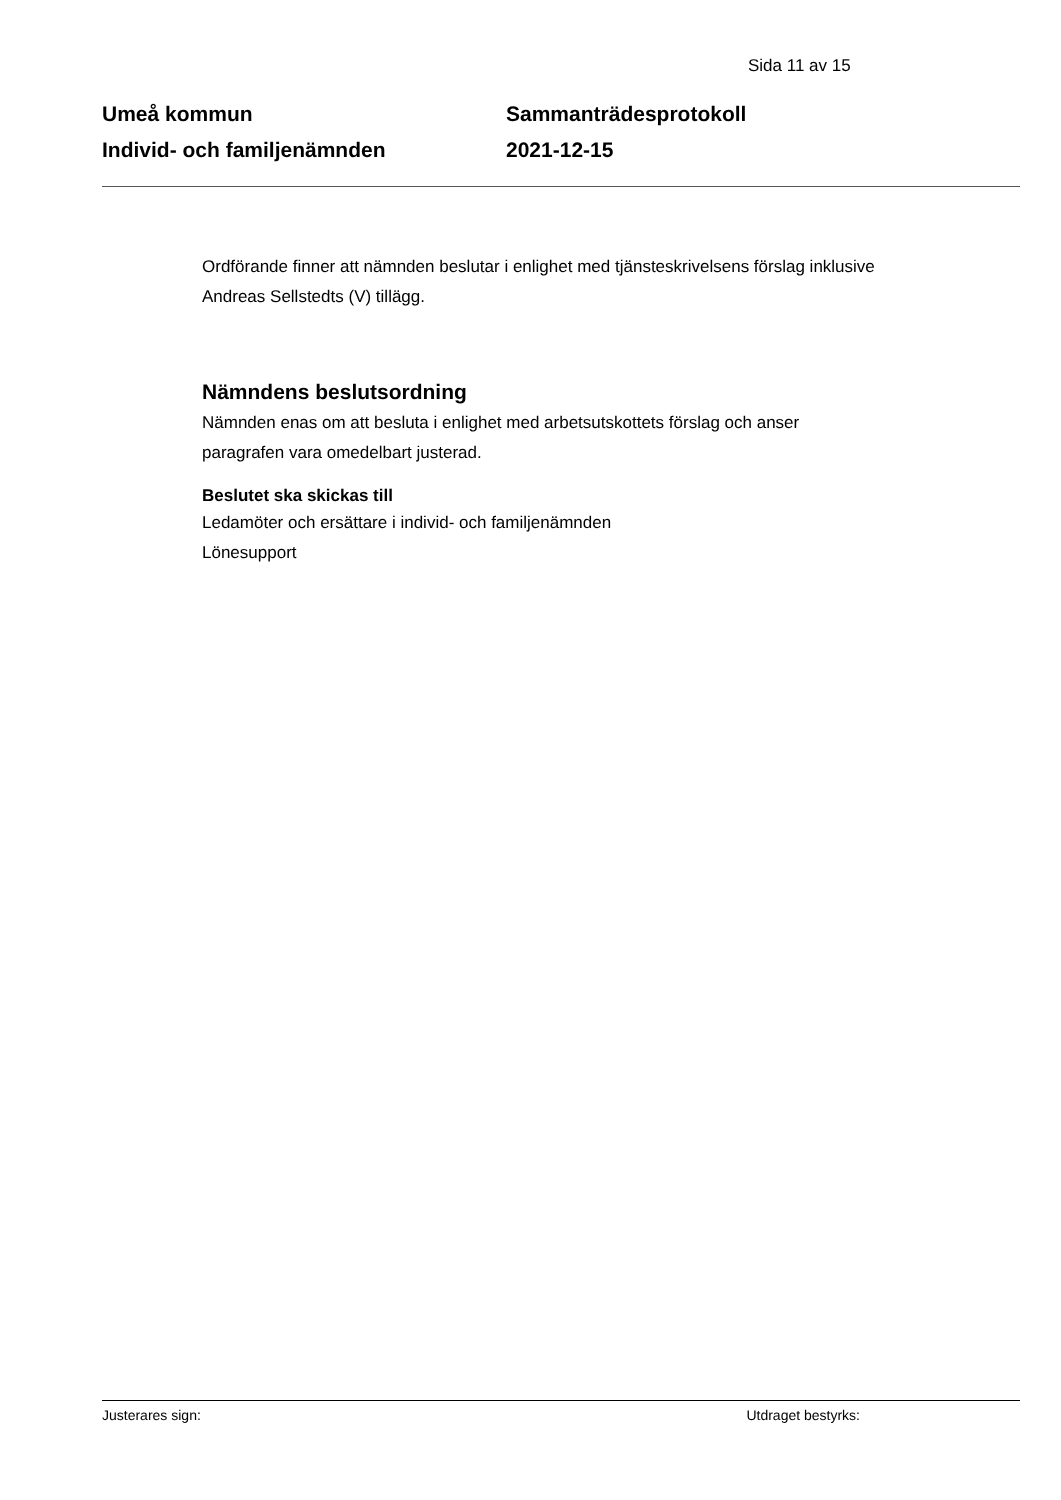Sida 11 av 15
Umeå kommun
Individ- och familjenämnden
Sammanträdesprotokoll
2021-12-15
Ordförande finner att nämnden beslutar i enlighet med tjänsteskrivelsens förslag inklusive Andreas Sellstedts (V) tillägg.
Nämndens beslutsordning
Nämnden enas om att besluta i enlighet med arbetsutskottets förslag och anser paragrafen vara omedelbart justerad.
Beslutet ska skickas till
Ledamöter och ersättare i individ- och familjenämnden
Lönesupport
Justerares sign: Utdraget bestyrks: